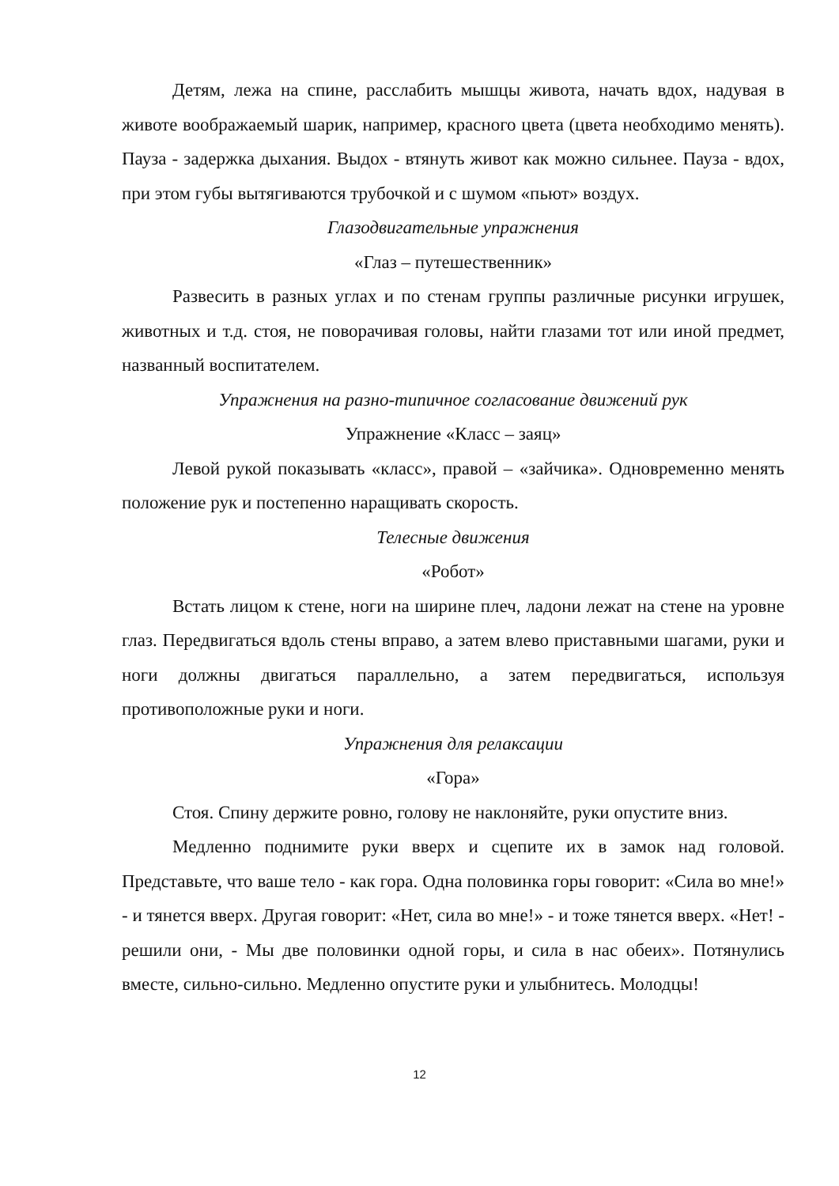Детям, лежа на спине, расслабить мышцы живота, начать вдох, надувая в животе воображаемый шарик, например, красного цвета (цвета необходимо менять). Пауза - задержка дыхания. Выдох - втянуть живот как можно сильнее. Пауза - вдох, при этом губы вытягиваются трубочкой и с шумом «пьют» воздух.
Глазодвигательные упражнения
«Глаз – путешественник»
Развесить в разных углах и по стенам группы различные рисунки игрушек, животных и т.д. стоя, не поворачивая головы, найти глазами тот или иной предмет, названный воспитателем.
Упражнения на разно-типичное согласование движений рук
Упражнение «Класс – заяц»
Левой рукой показывать «класс», правой – «зайчика». Одновременно менять положение рук и постепенно наращивать скорость.
Телесные движения
«Робот»
Встать лицом к стене, ноги на ширине плеч, ладони лежат на стене на уровне глаз. Передвигаться вдоль стены вправо, а затем влево приставными шагами, руки и ноги должны двигаться параллельно, а затем передвигаться, используя противоположные руки и ноги.
Упражнения для релаксации
«Гора»
Стоя. Спину держите ровно, голову не наклоняйте, руки опустите вниз.
Медленно поднимите руки вверх и сцепите их в замок над головой. Представьте, что ваше тело - как гора. Одна половинка горы говорит: «Сила во мне!» - и тянется вверх. Другая говорит: «Нет, сила во мне!» - и тоже тянется вверх. «Нет! - решили они, - Мы две половинки одной горы, и сила в нас обеих». Потянулись вместе, сильно-сильно. Медленно опустите руки и улыбнитесь. Молодцы!
12